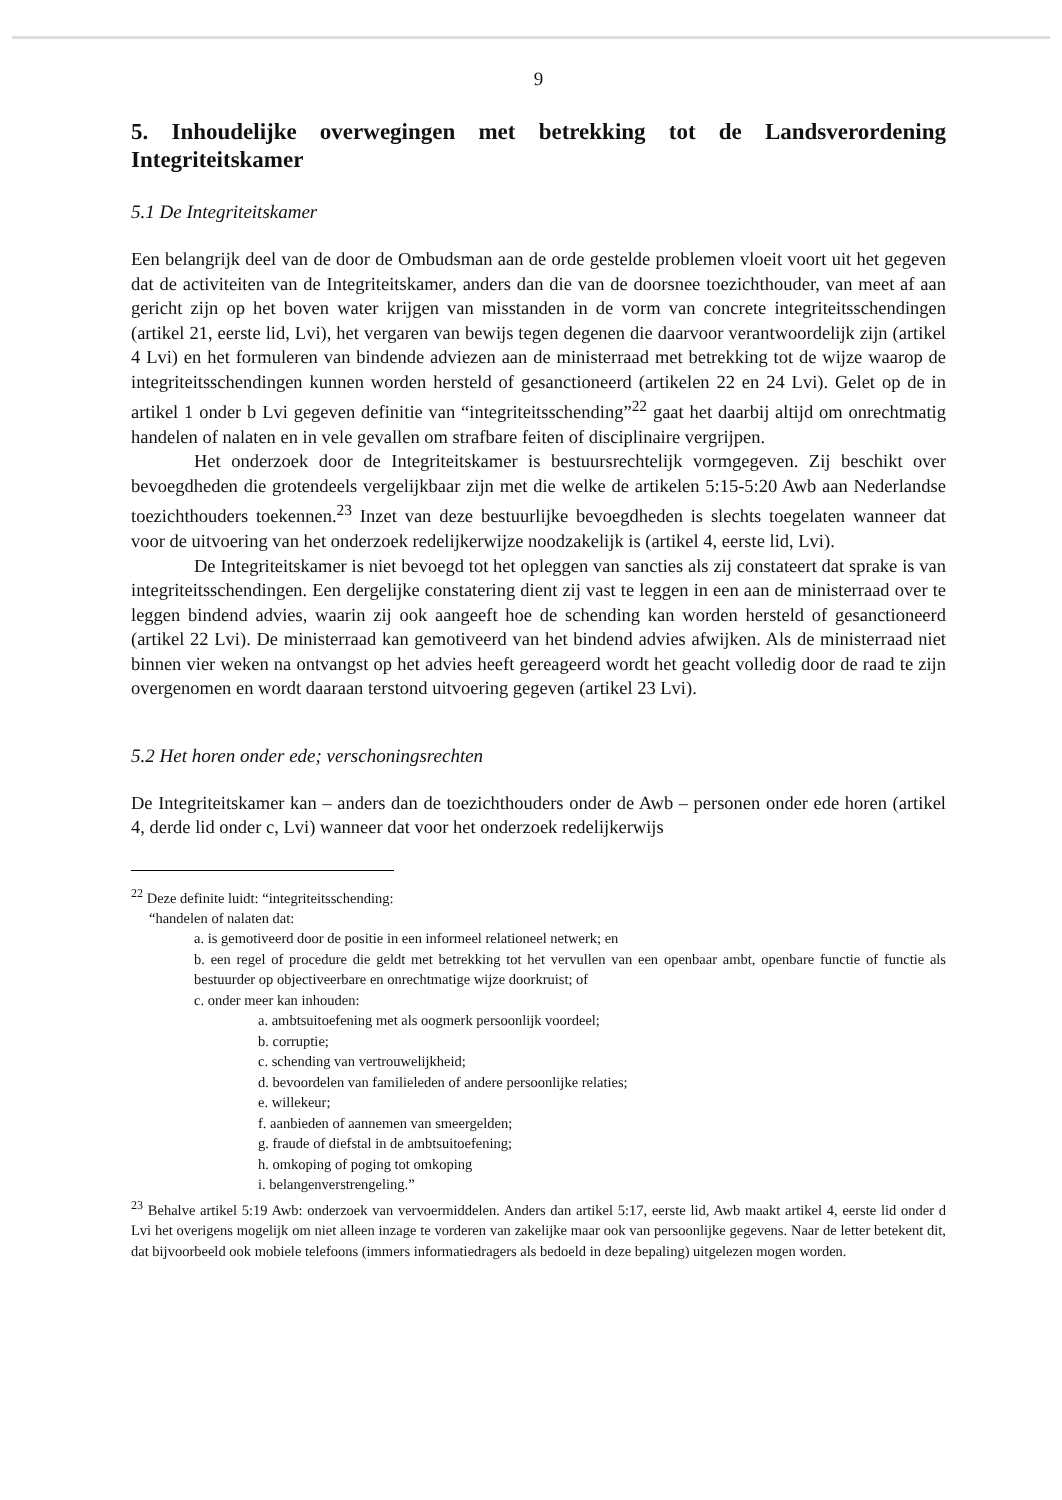9
5. Inhoudelijke overwegingen met betrekking tot de Landsverordening Integriteitskamer
5.1 De Integriteitskamer
Een belangrijk deel van de door de Ombudsman aan de orde gestelde problemen vloeit voort uit het gegeven dat de activiteiten van de Integriteitskamer, anders dan die van de doorsnee toezichthouder, van meet af aan gericht zijn op het boven water krijgen van misstanden in de vorm van concrete integriteitsschendingen (artikel 21, eerste lid, Lvi), het vergaren van bewijs tegen degenen die daarvoor verantwoordelijk zijn (artikel 4 Lvi) en het formuleren van bindende adviezen aan de ministerraad met betrekking tot de wijze waarop de integriteitsschendingen kunnen worden hersteld of gesanctioneerd (artikelen 22 en 24 Lvi). Gelet op de in artikel 1 onder b Lvi gegeven definitie van “integriteitsschending”<sup>22</sup> gaat het daarbij altijd om onrechtmatig handelen of nalaten en in vele gevallen om strafbare feiten of disciplinaire vergrijpen.
Het onderzoek door de Integriteitskamer is bestuursrechtelijk vormgegeven. Zij beschikt over bevoegdheden die grotendeels vergelijkbaar zijn met die welke de artikelen 5:15-5:20 Awb aan Nederlandse toezichthouders toekennen.<sup>23</sup> Inzet van deze bestuurlijke bevoegdheden is slechts toegelaten wanneer dat voor de uitvoering van het onderzoek redelijkerwijze noodzakelijk is (artikel 4, eerste lid, Lvi).
De Integriteitskamer is niet bevoegd tot het opleggen van sancties als zij constateert dat sprake is van integriteitsschendingen. Een dergelijke constatering dient zij vast te leggen in een aan de ministerraad over te leggen bindend advies, waarin zij ook aangeeft hoe de schending kan worden hersteld of gesanctioneerd (artikel 22 Lvi). De ministerraad kan gemotiveerd van het bindend advies afwijken. Als de ministerraad niet binnen vier weken na ontvangst op het advies heeft gereageerd wordt het geacht volledig door de raad te zijn overgenomen en wordt daaraan terstond uitvoering gegeven (artikel 23 Lvi).
5.2 Het horen onder ede; verschoningsrechten
De Integriteitskamer kan – anders dan de toezichthouders onder de Awb – personen onder ede horen (artikel 4, derde lid onder c, Lvi) wanneer dat voor het onderzoek redelijkerwijs
<sup>22</sup> Deze definite luidt: “integriteitsschending:
“handelen of nalaten dat:
a. is gemotiveerd door de positie in een informeel relationeel netwerk; en
b. een regel of procedure die geldt met betrekking tot het vervullen van een openbaar ambt, openbare functie of functie als bestuurder op objectiveerbare en onrechtmatige wijze doorkruist; of
c. onder meer kan inhouden:
a. ambtsuitoefening met als oogmerk persoonlijk voordeel;
b. corruptie;
c. schending van vertrouwelijkheid;
d. bevoordelen van familieleden of andere persoonlijke relaties;
e. willekeur;
f. aanbieden of aannemen van smeergelden;
g. fraude of diefstal in de ambtsuitoefening;
h. omkoping of poging tot omkoping
i. belangenverstrengeling.”
<sup>23</sup> Behalve artikel 5:19 Awb: onderzoek van vervoermiddelen. Anders dan artikel 5:17, eerste lid, Awb maakt artikel 4, eerste lid onder d Lvi het overigens mogelijk om niet alleen inzage te vorderen van zakelijke maar ook van persoonlijke gegevens. Naar de letter betekent dit, dat bijvoorbeeld ook mobiele telefoons (immers informatiedragers als bedoeld in deze bepaling) uitgelezen mogen worden.